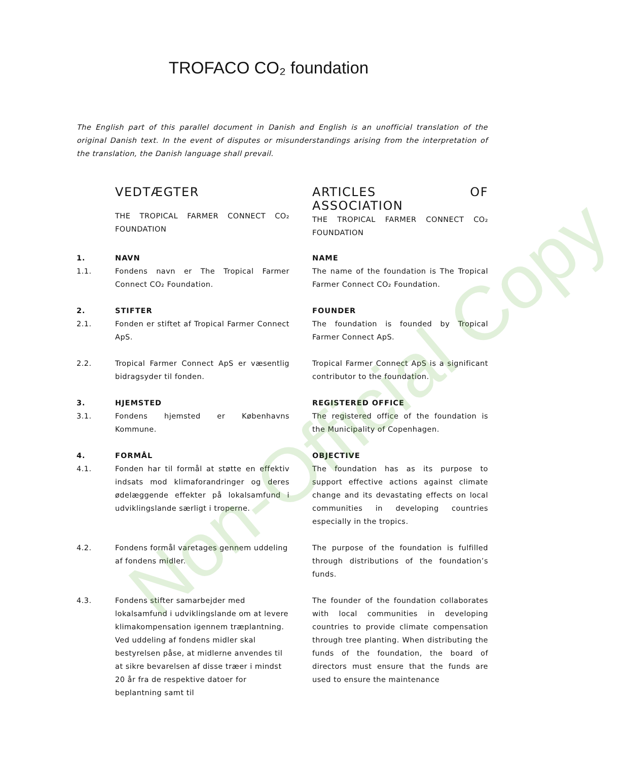TROFACO CO₂ foundation
The English part of this parallel document in Danish and English is an unofficial translation of the original Danish text. In the event of disputes or misunderstandings arising from the interpretation of the translation, the Danish language shall prevail.
VEDTÆGTER
THE TROPICAL FARMER CONNECT CO₂ FOUNDATION
ARTICLES OF ASSOCIATION
THE TROPICAL FARMER CONNECT CO₂ FOUNDATION
1. NAVN NAME
1.1. Fondens navn er The Tropical Farmer Connect CO₂ Foundation.
The name of the foundation is The Tropical Farmer Connect CO₂ Foundation.
2. STIFTER FOUNDER
2.1. Fonden er stiftet af Tropical Farmer Connect ApS.
The foundation is founded by Tropical Farmer Connect ApS.
2.2. Tropical Farmer Connect ApS er væsentlig bidragsyder til fonden.
Tropical Farmer Connect ApS is a significant contributor to the foundation.
3. HJEMSTED REGISTERED OFFICE
3.1. Fondens hjemsted er Københavns Kommune.
The registered office of the foundation is the Municipality of Copenhagen.
4. FORMÅL OBJECTIVE
4.1. Fonden har til formål at støtte en effektiv indsats mod klimaforandringer og deres ødelæggende effekter på lokalsamfund i udviklingslande særligt i troperne.
The foundation has as its purpose to support effective actions against climate change and its devastating effects on local communities in developing countries especially in the tropics.
4.2. Fondens formål varetages gennem uddeling af fondens midler.
The purpose of the foundation is fulfilled through distributions of the foundation’s funds.
4.3. Fondens stifter samarbejder med lokalsamfund i udviklingslande om at levere klimakompensation igennem træplantning. Ved uddeling af fondens midler skal bestyrelsen påse, at midlerne anvendes til at sikre bevarelsen af disse træer i mindst 20 år fra de respektive datoer for beplantning samt til
The founder of the foundation collaborates with local communities in developing countries to provide climate compensation through tree planting. When distributing the funds of the foundation, the board of directors must ensure that the funds are used to ensure the maintenance
Non-Official Copy